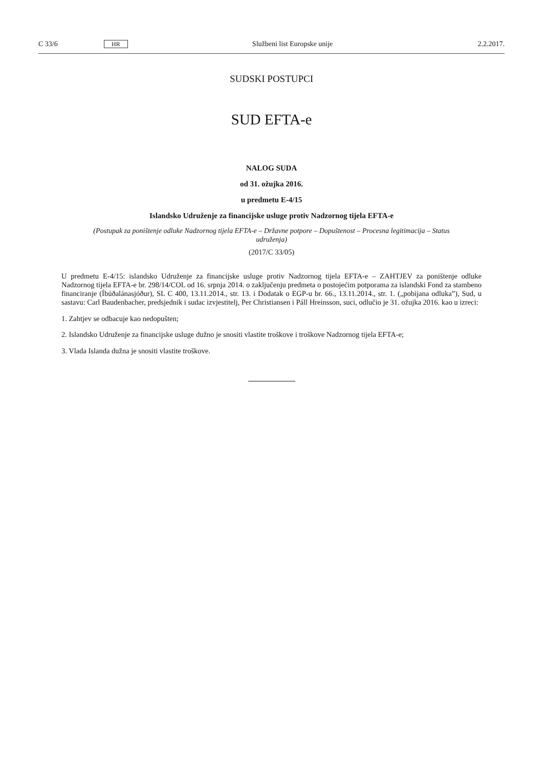C 33/6 HR Službeni list Europske unije 2.2.2017.
SUDSKI POSTUPCI
SUD EFTA-e
NALOG SUDA
od 31. ožujka 2016.
u predmetu E-4/15
Islandsko Udruženje za financijske usluge protiv Nadzornog tijela EFTA-e
(Postupak za poništenje odluke Nadzornog tijela EFTA-e – Državne potpore – Dopuštenost – Procesna legitimacija – Status udruženja)
(2017/C 33/05)
U predmetu E-4/15: islandsko Udruženje za financijske usluge protiv Nadzornog tijela EFTA-e – ZAHTJEV za poništenje odluke Nadzornog tijela EFTA-e br. 298/14/COL od 16. srpnja 2014. o zaključenju predmeta o postojećim potporama za islandski Fond za stambeno financiranje (Íbúðalánasjóður), SL C 400, 13.11.2014., str. 13. i Dodatak o EGP-u br. 66., 13.11.2014., str. 1. („pobijana odluka”), Sud, u sastavu: Carl Baudenbacher, predsjednik i sudac izvjestitelj, Per Christiansen i Páll Hreinsson, suci, odlučio je 31. ožujka 2016. kao u izreci:
1. Zahtjev se odbacuje kao nedopušten;
2. Islandsko Udruženje za financijske usluge dužno je snositi vlastite troškove i troškove Nadzornog tijela EFTA-e;
3. Vlada Islanda dužna je snositi vlastite troškove.